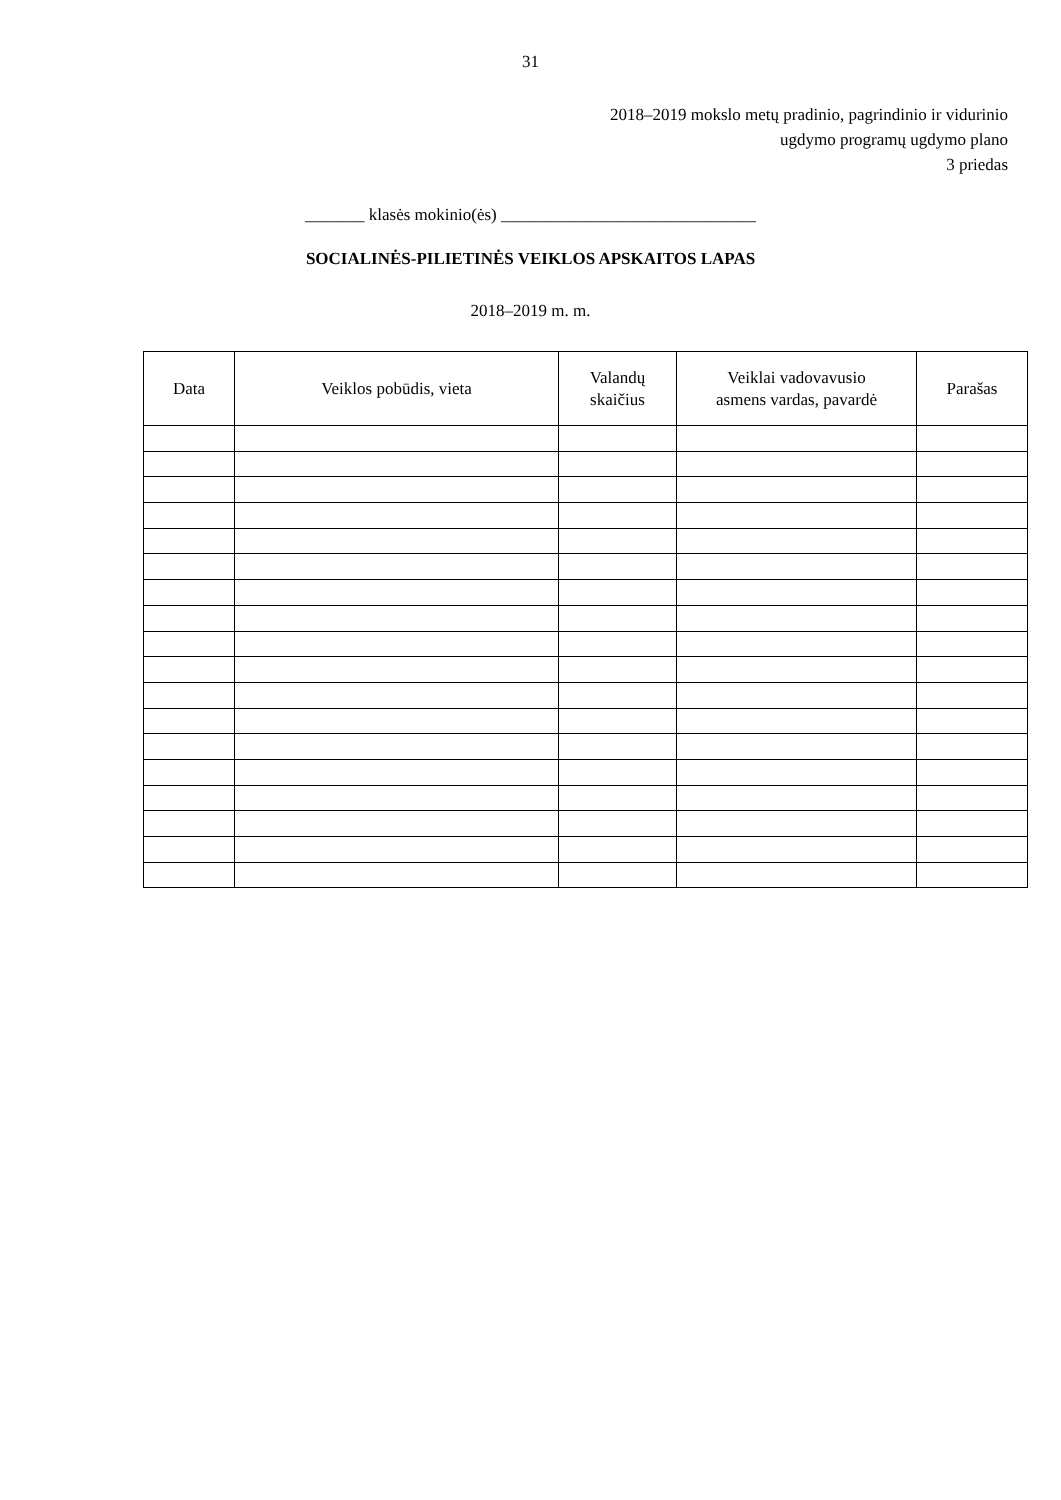31
2018–2019 mokslo metų pradinio, pagrindinio ir vidurinio
ugdymo programų ugdymo plano
3 priedas
_______ klasės mokinio(ės) ______________________________
SOCIALINĖS-PILIETINĖS VEIKLOS APSKAITOS LAPAS
2018–2019 m. m.
| Data | Veiklos pobūdis, vieta | Valandų skaičius | Veiklai vadovavusio asmens vardas, pavardė | Parašas |
| --- | --- | --- | --- | --- |